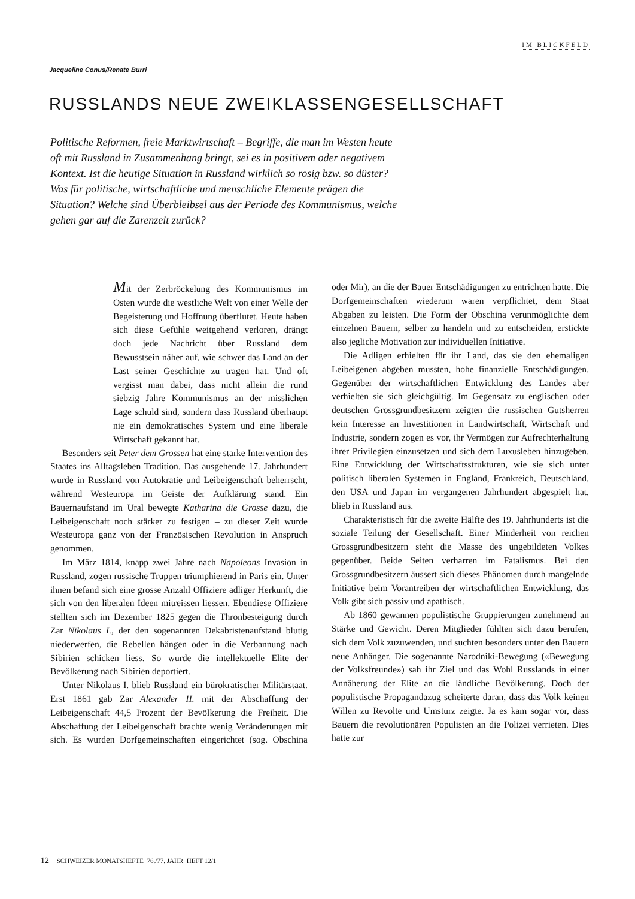IM BLICKFELD
Jacqueline Conus/Renate Burri
RUSSLANDS NEUE ZWEIKLASSENGESELLSCHAFT
Politische Reformen, freie Marktwirtschaft – Begriffe, die man im Westen heute oft mit Russland in Zusammenhang bringt, sei es in positivem oder negativem Kontext. Ist die heutige Situation in Russland wirklich so rosig bzw. so düster? Was für politische, wirtschaftliche und menschliche Elemente prägen die Situation? Welche sind Überbleibsel aus der Periode des Kommunismus, welche gehen gar auf die Zarenzeit zurück?
Mit der Zerbröckelung des Kommunismus im Osten wurde die westliche Welt von einer Welle der Begeisterung und Hoffnung überflutet. Heute haben sich diese Gefühle weitgehend verloren, drängt doch jede Nachricht über Russland dem Bewusstsein näher auf, wie schwer das Land an der Last seiner Geschichte zu tragen hat. Und oft vergisst man dabei, dass nicht allein die rund siebzig Jahre Kommunismus an der misslichen Lage schuld sind, sondern dass Russland überhaupt nie ein demokratisches System und eine liberale Wirtschaft gekannt hat.
Besonders seit Peter dem Grossen hat eine starke Intervention des Staates ins Alltagsleben Tradition. Das ausgehende 17. Jahrhundert wurde in Russland von Autokratie und Leibeigenschaft beherrscht, während Westeuropa im Geiste der Aufklärung stand. Ein Bauernaufstand im Ural bewegte Katharina die Grosse dazu, die Leibeigenschaft noch stärker zu festigen – zu dieser Zeit wurde Westeuropa ganz von der Französischen Revolution in Anspruch genommen.
Im März 1814, knapp zwei Jahre nach Napoleons Invasion in Russland, zogen russische Truppen triumphierend in Paris ein. Unter ihnen befand sich eine grosse Anzahl Offiziere adliger Herkunft, die sich von den liberalen Ideen mitreissen liessen. Ebendiese Offiziere stellten sich im Dezember 1825 gegen die Thronbesteigung durch Zar Nikolaus I., der den sogenannten Dekabristenaufstand blutig niederwerfen, die Rebellen hängen oder in die Verbannung nach Sibirien schicken liess. So wurde die intellektuelle Elite der Bevölkerung nach Sibirien deportiert.
Unter Nikolaus I. blieb Russland ein bürokratischer Militärstaat. Erst 1861 gab Zar Alexander II. mit der Abschaffung der Leibeigenschaft 44,5 Prozent der Bevölkerung die Freiheit. Die Abschaffung der Leibeigenschaft brachte wenig Veränderungen mit sich. Es wurden Dorfgemeinschaften eingerichtet (sog. Obschina oder Mir), an die der Bauer Entschädigungen zu entrichten hatte. Die Dorfgemeinschaften wiederum waren verpflichtet, dem Staat Abgaben zu leisten. Die Form der Obschina verunmöglichte dem einzelnen Bauern, selber zu handeln und zu entscheiden, erstickte also jegliche Motivation zur individuellen Initiative.
Die Adligen erhielten für ihr Land, das sie den ehemaligen Leibeigenen abgeben mussten, hohe finanzielle Entschädigungen. Gegenüber der wirtschaftlichen Entwicklung des Landes aber verhielten sie sich gleichgültig. Im Gegensatz zu englischen oder deutschen Grossgrundbesitzern zeigten die russischen Gutsherren kein Interesse an Investitionen in Landwirtschaft, Wirtschaft und Industrie, sondern zogen es vor, ihr Vermögen zur Aufrechterhaltung ihrer Privilegien einzusetzen und sich dem Luxusleben hinzugeben. Eine Entwicklung der Wirtschaftsstrukturen, wie sie sich unter politisch liberalen Systemen in England, Frankreich, Deutschland, den USA und Japan im vergangenen Jahrhundert abgespielt hat, blieb in Russland aus.
Charakteristisch für die zweite Hälfte des 19. Jahrhunderts ist die soziale Teilung der Gesellschaft. Einer Minderheit von reichen Grossgrundbesitzern steht die Masse des ungebildeten Volkes gegenüber. Beide Seiten verharren im Fatalismus. Bei den Grossgrundbesitzern äussert sich dieses Phänomen durch mangelnde Initiative beim Vorantreiben der wirtschaftlichen Entwicklung, das Volk gibt sich passiv und apathisch.
Ab 1860 gewannen populistische Gruppierungen zunehmend an Stärke und Gewicht. Deren Mitglieder fühlten sich dazu berufen, sich dem Volk zuzuwenden, und suchten besonders unter den Bauern neue Anhänger. Die sogenannte Narodniki-Bewegung («Bewegung der Volksfreunde») sah ihr Ziel und das Wohl Russlands in einer Annäherung der Elite an die ländliche Bevölkerung. Doch der populistische Propagandazug scheiterte daran, dass das Volk keinen Willen zu Revolte und Umsturz zeigte. Ja es kam sogar vor, dass Bauern die revolutionären Populisten an die Polizei verrieten. Dies hatte zur
12 SCHWEIZER MONATSHEFTE 76./77. JAHR HEFT 12/1